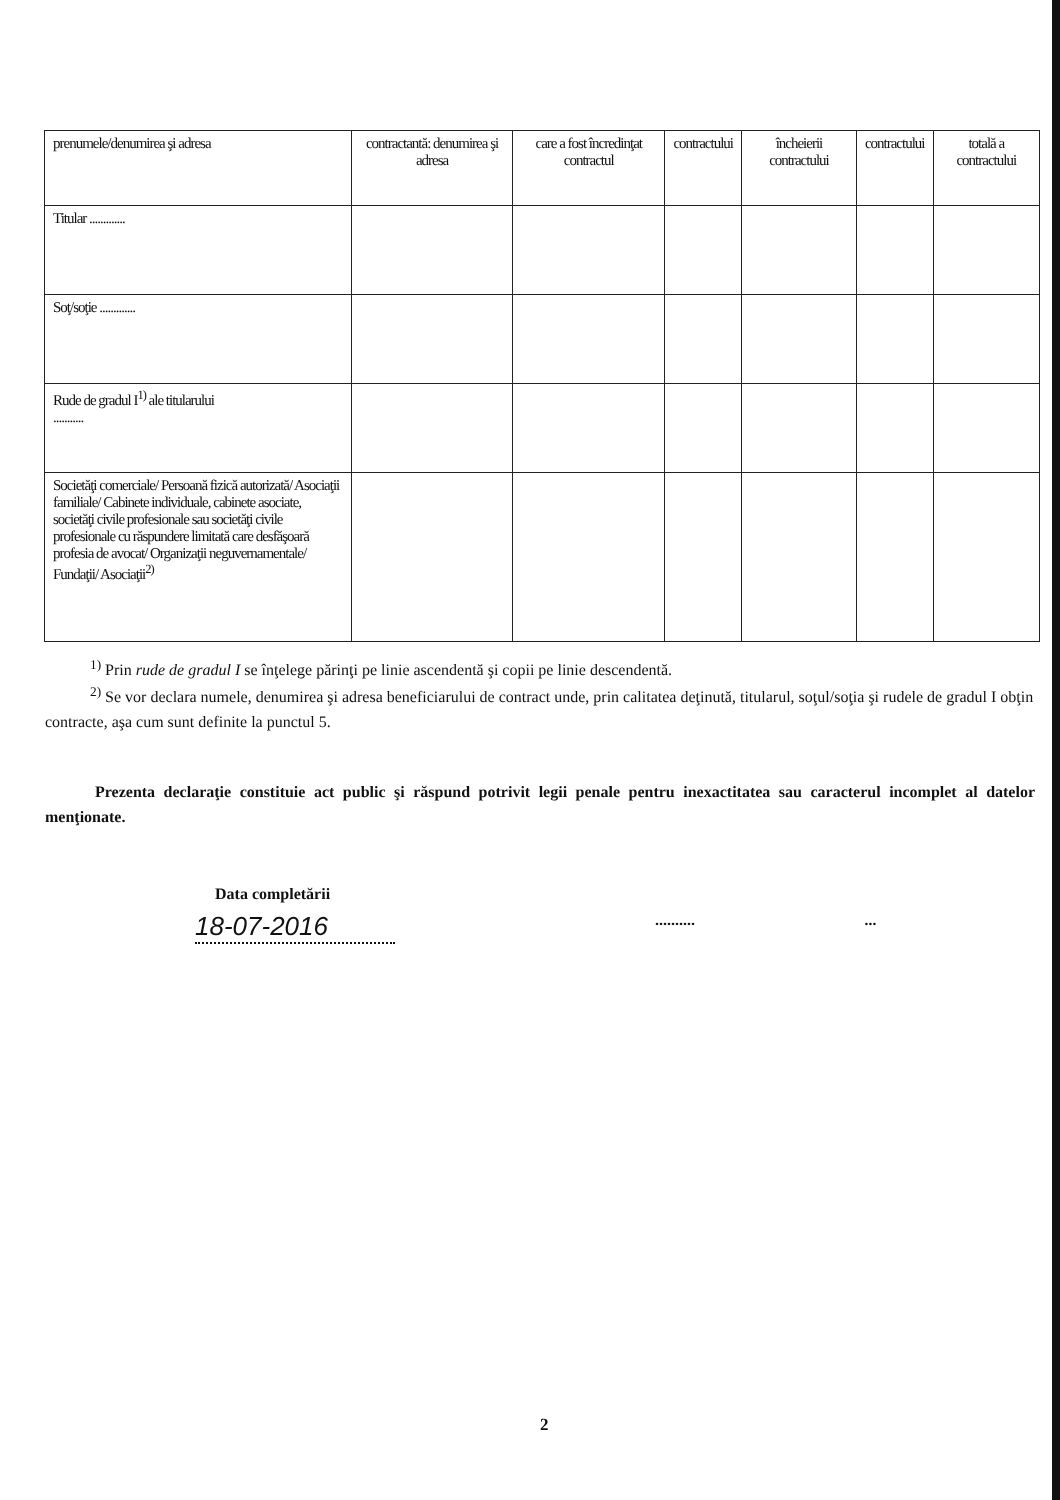| prenumele/denumirea şi adresa | contractantă: denumirea şi adresa | care a fost încredinţat contractul | contractului | încheierii contractului | contractului | totală a contractului |
| Titular ............. | | | | | | |
| Soţ/soţie ............. | | | | | | |
| Rude de gradul I<sup>1)</sup> ale titularului ........... | | | | | | |
| Societăţi comerciale/ Persoană fizică autorizată/ Asociaţii familiale/ Cabinete individuale, cabinete asociate, societăţi civile profesionale sau societăţi civile profesionale cu răspundere limitată care desfăşoară profesia de avocat/ Organizaţii neguvernamentale/ Fundaţii/ Asociaţii<sup>2)</sup> | | | | | | |
<sup>1)</sup> Prin rude de gradul I se înţelege părinţi pe linie ascendentă şi copii pe linie descendentă.
<sup>2)</sup> Se vor declara numele, denumirea şi adresa beneficiarului de contract unde, prin calitatea deţinută, titularul, soţul/soţia şi rudele de gradul I obţin contracte, aşa cum sunt definite la punctul 5.
Prezenta declaraţie constituie act public şi răspund potrivit legii penale pentru inexactitatea sau caracterul incomplet al datelor menţionate.
Data completării
18-07-2016.............
2